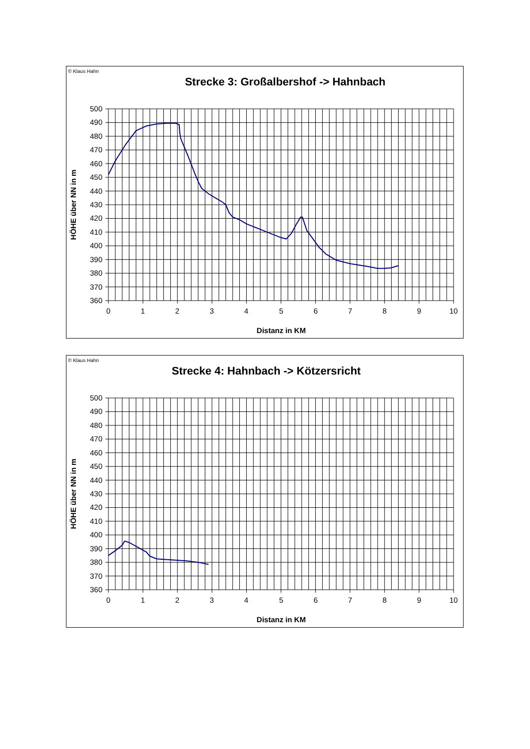© Klaus Hahn
Strecke 3: Großalbershof -> Hahnbach
500
490
480
470
460
450
440
430
420
410
400
390
380
370
360
0
1
2
3
4
5
6
7
8
9
10
HÖHE über NN in m
Distanz in KM
© Klaus Hahn
Strecke 4: Hahnbach -> Kötzersricht
500
490
480
470
460
450
440
430
420
410
400
390
380
370
360
0
1
2
3
4
5
6
7
8
9
10
HÖHE über NN in m
Distanz in KM